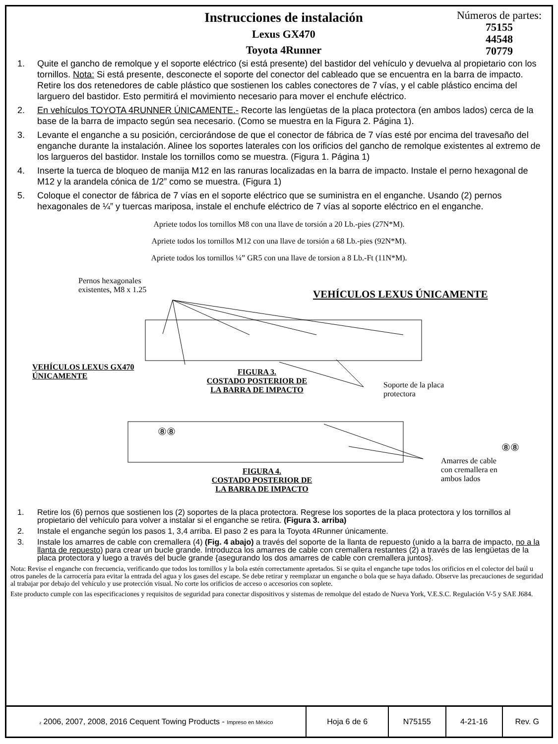Instrucciones de instalación
Lexus GX470
Toyota 4Runner
Números de partes:
75155
44548
70779
1. Quite el gancho de remolque y el soporte eléctrico (si está presente) del bastidor del vehículo y devuelva al propietario con los tornillos. Nota: Si está presente, desconecte el soporte del conector del cableado que se encuentra en la barra de impacto. Retire los dos retenedores de cable plástico que sostienen los cables conectores de 7 vías, y el cable plástico encima del larguero del bastidor. Esto permitirá el movimiento necesario para mover el enchufe eléctrico.
2. En vehículos TOYOTA 4RUNNER ÚNICAMENTE.- Recorte las lengüetas de la placa protectora (en ambos lados) cerca de la base de la barra de impacto según sea necesario. (Como se muestra en la Figura 2. Página 1).
3. Levante el enganche a su posición, cerciorándose de que el conector de fábrica de 7 vías esté por encima del travesaño del enganche durante la instalación. Alinee los soportes laterales con los orificios del gancho de remolque existentes al extremo de los largueros del bastidor. Instale los tornillos como se muestra. (Figura 1. Página 1)
4. Inserte la tuerca de bloqueo de manija M12 en las ranuras localizadas en la barra de impacto. Instale el perno hexagonal de M12 y la arandela cónica de 1/2” como se muestra. (Figura 1)
5. Coloque el conector de fábrica de 7 vías en el soporte eléctrico que se suministra en el enganche. Usando (2) pernos hexagonales de ¼” y tuercas mariposa, instale el enchufe eléctrico de 7 vías al soporte eléctrico en el enganche.
Apriete todos los tornillos M8 con una llave de torsión a 20 Lb.-pies (27N*M).
Apriete todos los tornillos M12 con una llave de torsión a 68 Lb.-pies (92N*M).
Apriete todos los tornillos ¼” GR5 con una llave de torsion a 8 Lb.-Ft (11N*M).
Pernos hexagonales
existentes, M8 x 1.25
VEHÍCULOS LEXUS ÚNICAMENTE
VEHÍCULOS LEXUS GX470
ÚNICAMENTE
FIGURA 3.
COSTADO POSTERIOR DE
LA BARRA DE IMPACTO
Soporte de la placa
protectora
⑧⑧
⑧⑧
Amarres de cable
con cremallera en
ambos lados
FIGURA 4.
COSTADO POSTERIOR DE
LA BARRA DE IMPACTO
1. Retire los (6) pernos que sostienen los (2) soportes de la placa protectora. Regrese los soportes de la placa protectora y los tornillos al propietario del vehículo para volver a instalar si el enganche se retira. (Figura 3. arriba)
2. Instale el enganche según los pasos 1, 3,4 arriba. El paso 2 es para la Toyota 4Runner únicamente.
3. Instale los amarres de cable con cremallera (4) (Fig. 4 abajo) a través del soporte de la llanta de repuesto (unido a la barra de impacto, no a la llanta de repuesto) para crear un bucle grande. Introduzca los amarres de cable con cremallera restantes (2) a través de las lengüetas de la placa protectora y luego a través del bucle grande {asegurando los dos amarres de cable con cremallera juntos}.
Nota: Revise el enganche con frecuencia, verificando que todos los tornillos y la bola estén correctamente apretados. Si se quita el enganche tape todos los orificios en el colector del baúl u otros paneles de la carrocería para evitar la entrada del agua y los gases del escape. Se debe retirar y reemplazar un enganche o bola que se haya dañado. Observe las precauciones de seguridad al trabajar por debajo del vehículo y use protección visual. No corte los orificios de acceso o accesorios con soplete.
Este producto cumple con las especificaciones y requisitos de seguridad para conectar dispositivos y sistemas de remolque del estado de Nueva York, V.E.S.C. Regulación V-5 y SAE J684.
| z 2006, 2007, 2008, 2016 Cequent Towing Products - Impreso en México | Hoja 6 de 6 | N75155 | 4-21-16 | Rev. G |